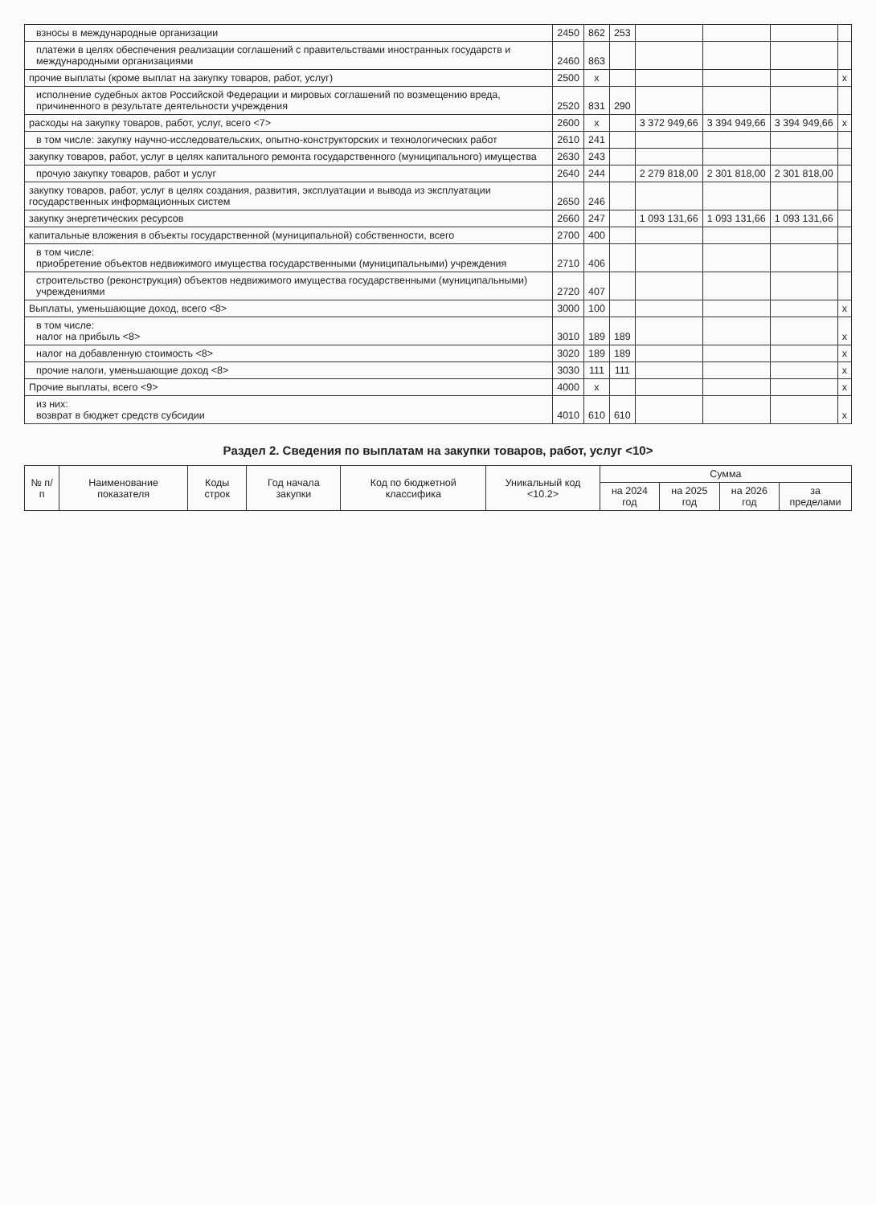| взносы в международные организации | 2450 | 862 | 253 | | | | |
| платежи в целях обеспечения реализации соглашений с правительствами иностранных государств и международными организациями | 2460 | 863 | | | | | |
| прочие выплаты (кроме выплат на закупку товаров, работ, услуг) | 2500 | x | | | | | x |
| исполнение судебных актов Российской Федерации и мировых соглашений по возмещению вреда, причиненного в результате деятельности учреждения | 2520 | 831 | 290 | | | | |
| расходы на закупку товаров, работ, услуг, всего <7> | 2600 | x | | 3 372 949,66 | 3 394 949,66 | 3 394 949,66 | x |
| в том числе: закупку научно-исследовательских, опытно-конструкторских и технологических работ | 2610 | 241 | | | | | |
| закупку товаров, работ, услуг в целях капитального ремонта государственного (муниципального) имущества | 2630 | 243 | | | | | |
| прочую закупку товаров, работ и услуг | 2640 | 244 | | 2 279 818,00 | 2 301 818,00 | 2 301 818,00 | |
| закупку товаров, работ, услуг в целях создания, развития, эксплуатации и вывода из эксплуатации государственных информационных систем | 2650 | 246 | | | | | |
| закупку энергетических ресурсов | 2660 | 247 | | 1 093 131,66 | 1 093 131,66 | 1 093 131,66 | |
| капитальные вложения в объекты государственной (муниципальной) собственности, всего | 2700 | 400 | | | | | |
| в том числе: приобретение объектов недвижимого имущества государственными (муниципальными) учреждения | 2710 | 406 | | | | | |
| строительство (реконструкция) объектов недвижимого имущества государственными (муниципальными) учреждениями | 2720 | 407 | | | | | |
| Выплаты, уменьшающие доход, всего <8> | 3000 | 100 | | | | | x |
| в том числе: налог на прибыль <8> | 3010 | 189 | 189 | | | | x |
| налог на добавленную стоимость <8> | 3020 | 189 | 189 | | | | x |
| прочие налоги, уменьшающие доход <8> | 3030 | 111 | 111 | | | | x |
| Прочие выплаты, всего <9> | 4000 | x | | | | | x |
| из них: возврат в бюджет средств субсидии | 4010 | 610 | 610 | | | | x |
Раздел 2. Сведения по выплатам на закупки товаров, работ, услуг <10>
| № п/п | Наименование показателя | Коды строк | Год начала закупки | Код по бюджетной классифика | Уникальный код <10.2> | Сумма | | | |
| --- | --- | --- | --- | --- | --- | --- | --- | --- | --- |
| | | | | | | на 2024 год | на 2025 год | на 2026 год | за пределами |